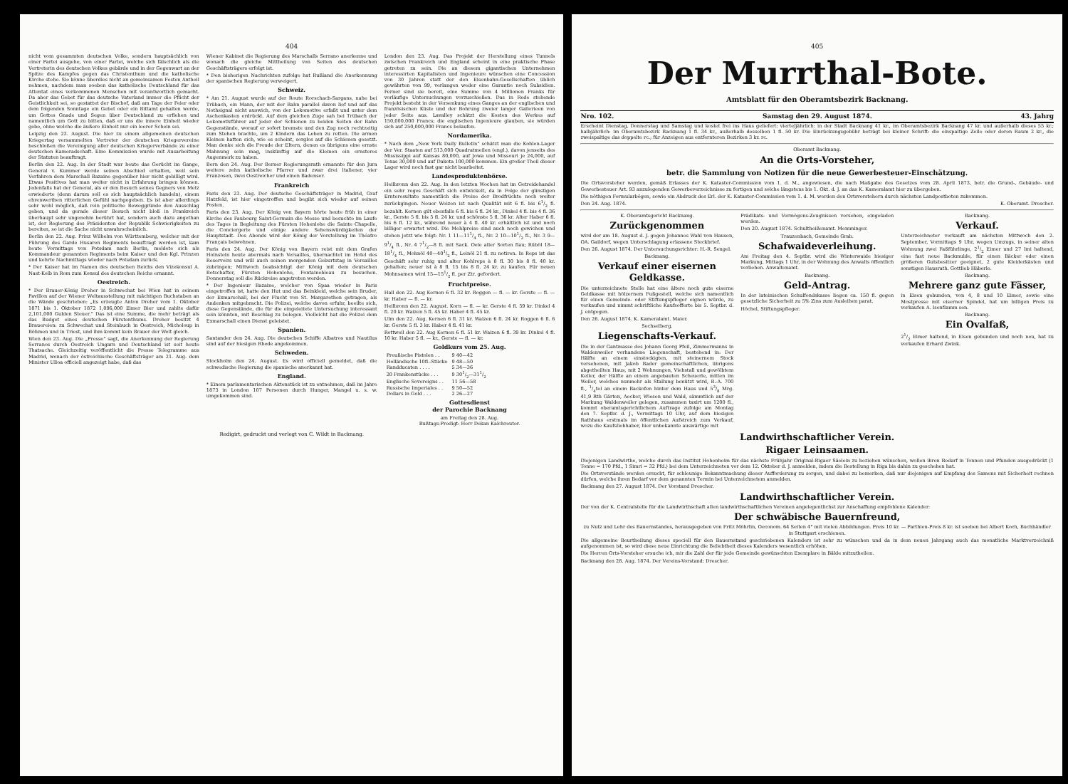404
nicht vom gesammten deutschen Volke, sondern hauptsächlich von einer Partei ausgehe, von einer Partei, welche sich fälschlich als die Vertreterin des deutschen Volkes gebärde und in der Gegenwart an der Spitze des Kampfes gegen das Christenthum und die katholische Kirche stehe. Sie könne überdies nicht an gemeinsamen Festen Antheil nehmen, nachdem man soeben das katholische Deutschland für das Attentat eines verkommenen Menschen mit verantwortlich gemacht. Da aber das Gebet für das deutsche Vaterland immer die Pflicht der Geistlichkeit sei, so gestattet der Bischof, daß am Tage der Feier oder dem folgenden Sonntage ein Gebet oder ein Bittamt gehalten werde, um Gottes Gnade und Segen über Deutschland zu erflehen und namentlich um Gott zu bitten, daß er uns die innere Einheit wieder gebe, ohne welche die äußere Einheit nur ein leerer Schein sei.
Leipzig den 23. August. Die hier zu einem allgemeinen deutschen Kriegertag versammelten Vertreter der deutschen Kriegervereine beschloßen die Vereinigung aller deutschen Kriegerverbände zu einer deutschen Kameradschaft. Eine Kommission wurde mit Ausarbeitung der Statuten beauftragt.
Berlin den 22. Aug. In der Stadt war heute das Gerücht im Gange, General v. Kummer werde seinen Abschied erhalten, weil sein Verfahren dem Marschall Bazaine gegenüber hier nicht gebilligt wird. Etwas Positives hat man weiter nicht in Erfahrung bringen können. Jedenfalls hat der General, als er den Besuch seines Gegners von Metz erwiederte (denn darum soll es sich hauptsächlich handeln), einem ehrenwerthen ritterlichen Gefühl nachgegeben. Es ist aber allerdings sehr wohl möglich, daß rein politische Beweggründe den Ausschlag geben, und da gerade dieser Besuch nicht bloß in Frankreich überhaupt sehr ungenehm berührt hat, sondern auch dazu angethan ist, der Regierung des Präsidenten der Republik Schwierigkeiten zu bereiten, so ist die Sache nicht unwahrscheinlich.
Berlin den 22. Aug. Prinz Wilhelm von Württemberg, welcher mit der Führung des Garde Husaren Regiments beauftragt worden ist, kam heute Vormittags von Potsdam nach Berlin, meldete sich als Kommandeur genannten Regiments beim Kaiser und den Kgl. Prinzen und kehrte Nachmittags wieder nach Potsdam zurück.
* Der Kaiser hat im Namen des deutschen Reichs den Vizekonsul A. Nast-Kolb in Rom zum Konsul des deutschen Reichs ernannt.
Oestreich.
* Der Brauer-König Dreher in Schwechat bei Wien hat in seinem Pavillon auf der Wiener Weltausstellung mit mächtigen Buchstaben an die Wände geschrieben: „Es erzeugte Anton Dreher vom 1. Oktober 1871 bis 1. Oktober 1872 1,096,000 Eimer Bier und zahlte dafür 2,101,000 Gulden Steuer.“ Das ist eine Summe, die mehr beträgt als das Budget eines deutschen Fürstenthums. Dreher besitzt 4 Brauereien: zu Schwechat und Steinbuch in Oestreich, Micholoup in Böhmen und in Triest, und ihm kommt kein Brauer der Welt gleich.
Wien den 23. Aug. Die „Presse“ sagt, die Anerkennung der Regierung Serranos durch Oestreich Ungarn und Deutschland ist seit heute Thatsache. Gleichzeitig veröffentlicht die Presse Telegramme aus Madrid, wonach der östreichische Geschäftsträger am 21. Aug. dem Minister Ulloa officiell angezeigt habe, daß das
Wiener Kabinet die Regierung des Marschalls Serrano anerkenne und wonach die gleiche Mittheilung von Seiten des deutschen Geschäftsträgers erfolgt ist.
* Den bisherigen Nachrichten zufolge hat Rußland die Anerkennung der spanischen Regierung verweigert.
Schweiz.
* Am 21. August wurde auf der Route Rorschach-Sargans, nahe bei Trübach, ein Mann, der mit der Bahn parallel davon lief und auf das Nothsignal nicht auswich, von der Lokomotive erfaßt und unter dem Aschenkasten erdrückt. Auf dem gleichen Zuge sah bei Trübach der Lokomotivführer auf jeder der Schienen zu beiden Seiten der Bahn Gegenstände, worauf er sofort bremste und den Zug noch rechtzeitig zum Stehen brachte, um 2 Kindern das Leben zu retten. Die armen Kleinen hatten sich, wie es scheint, sorglos auf die Schienen gesetzt. Man denke sich die Freude der Eltern, denen es übrigens eine ernste Mahnung sein mag, inskünftig auf die Kleinen ein ernsteres Augenmerk zu haben.
Bern den 24. Aug. Der Berner Regierungsrath ernannte für den Jura weitere zehn katholische Pfarrer und zwar drei Italiener, vier Franzosen, zwei Oestreicher und einen Badenser.
Frankreich
Paris den 23. Aug. Der deutsche Geschäftsträger in Madrid, Graf Hatzfeld, ist hier eingetroffen und begibt sich wieder auf seinen Posten.
Paris den 23. Aug. Der König von Bayern hörte heute früh in einer Kirche des Faubourg Saint-Germain die Messe und besuchte im Laufe des Tages in Begleitung des Fürsten Hohenlohe die Sainte Chapelle, die Conciergerie und einige andere Sehenswürdigkeiten der Hauptstadt. Des Abends wird der König der Vorstellung im Théatre Français beiwohnen.
Paris den 24. Aug. Der König von Bayern reist mit dem Grafen Holnstein heute abermals nach Versailles, übernachtet im Hotel des Reservoirs und will auch seinen morgenden Geburtstag in Versailles zubringen; Mittwoch beabsichtigt der König mit dem deutschen Botschafter, Fürsten Hohenlohe, Fontainebleau zu besuchen. Donnerstag soll die Rückreise angetreten werden.
* Der Ingenieur Bazaine, welcher von Spaa wieder in Paris eingetroffen ist, hatte den Hut und das Beinkleid, welche sein Bruder, der Exmarschall, bei der Flucht von St. Margarethen getragen, als Andenken mitgebracht. Die Polizei, welche davon erfuhr, beeilte sich, diese Gegenstände, die für die eingeleitete Untersuchung interessant sein könnten, mit Beschlag zu belegen. Vielleicht hat die Polizei dem Exmarschall einen Dienst geleistet.
Spanien.
Santander den 24. Aug. Die deutschen Schiffe Albatros und Nautilus sind auf der hiesigen Rhede angekommen.
Schweden.
Stockholm den 24. August. Es wird officiell gemeldet, daß die schwedische Regierung die spanische anerkannt hat.
England.
* Einem parlamentarischen Aktenstück ist zu entnehmen, daß im Jahre 1873 in London 107 Personen durch Hunger, Mangel u. s. w. umgekommen sind.
London den 23. Aug. Das Projekt der Herstellung eines Tunnels zwischen Frankreich und England scheint in eine praktische Phase getreten zu sein. Die an diesem gigantischen Unternehmen interessirten Kapitalisten und Ingenieure wünschen eine Concession von 30 Jahren statt der den Eisenbahn-Gesellschaften üblich gewährten von 99, verlangen weder eine Garantie noch Subsidien. Ferner sind sie bereit, eine Summe von 4 Millionen Franks für vorläufige Untersuchungen vorzuschießen. Das in Rede stehende Projekt besteht in der Versenkung eines Ganges an der englischen und französischen Küste und der Bohrung zweier langer Gallerieen von jeder Seite aus. Lavalley schätzt die Kosten des Werkes auf 150,000,000 Francs; die englischen Ingenieure glauben, sie würden sich auf 250,000,000 Francs belaufen.
Nordamerika.
* Nach dem „New York Daily Bulletin“ schätzt man die Kohlen-Lager der Ver. Staaten auf 513,000 Quadratmeilen (engl.), davon jenseits des Mississippi auf Kansas 80,000, auf Jowa und Missouri je 24,000, auf Texas 30,000 und auf Dakota 100,000 kommen. Ein großer Theil dieser Lager wird noch fast gar nicht bearbeitet.
Landesproduktenbörse.
Heilbronn den 22. Aug. In den letzten Wochen hat im Getreidehandel ein sehr reges Geschäft sich entwickelt, da in Folge der günstigen Ernteresultate namentlich die Preise der Brodfrüchte noch weiter zurückgingen. Neuer Weizen ist nach Qualität mit 6 fl. bis 61/2 fl. bezahlt. Kernen gilt ebenfalls 6 fl. bis 6 fl. 24 kr., Dinkel 4 fl. bis 4 fl. 36 kr., Gerste 5 fl. bis 5 fl. 24 kr. und schönste 5 fl. 36 kr. Alter Haber 6 fl. bis 6 fl. 12 kr., während neuer à 4 fl. 40 kr. erhältlich ist und noch billiger erwartet wird. Die Mehlpreise sind auch noch gewichen und stehen jetzt wie folgt: Nr. 1 11—111/4 fl., Nr. 2 10—101/2 fl., Nr. 3 9—91/4 fl., Nr. 4 71/2—8 fl. mit Sack. Oele aller Sorten flau; Rüböl 18—181/4 fl., Mohnöl 40—401/2 fl., Leinöl 21 fl. zu notiren. In Reps ist das Geschäft sehr ruhig und alter Kohlreps à 8 fl. 30 bis 8 fl. 40 kr. gehalten; neuer ist à 8 fl. 15 bis 8 fl. 24 kr. zu kaufen. Für neuen Mohnsamen wird 15—151/2 fl. per Ztr. gefordert.
Fruchtpreise.
Hall den 22. Aug Kernen 6 fl. 32 kr. Roggen — fl. — kr. Gerste — fl. — kr. Haber — fl. — kr.
Heilbronn den 22. August. Korn — fl. — kr. Gerste 4 fl. 59 kr. Dinkel 4 fl. 20 kr. Waizen 5 fl. 45 kr. Haber 4 fl. 45 kr.
Ulm den 22. Aug. Kernen 6 fl. 31 kr. Waizen 6 fl. 24 kr. Roggen 6 fl. 6 kr. Gerste 5 fl. 3 kr. Haber 4 fl. 41 kr.
Rottweil den 22. Aug Kernen 6 fl. 51 kr. Waizen 6 fl. 39 kr. Dinkel 4 fl. 10 kr. Haber 5 fl. — kr., Gerste — fl. — kr.
Goldkurs vom 25. Aug.
| Preußische Pistolen . . | 9 40—42 |
| Holländische 10fl.-Stücke | 9 48—50 |
| Randducaten . . . . | 5 34—36 |
| 20 Frankenstücke . . . | 9 301/2—311/2 |
| Englische Sovereigns . . | 11 56—58 |
| Russische Imperiales . . | 9 50—52 |
| Dollars in Gold . . . | 2 26—27 |
Gottesdienst
der Parochie Backnang
am Freitag den 28. Aug.
Bußtags-Predigt: Herr Dekan Kalchreuter.
Redigirt, gedruckt und verlegt von C. Wildt in Backnang.
405
Der Murrthal-Bote.
Amtsblatt für den Oberamtsbezirk Backnang.
Nro. 102. Samstag den 29. August 1874. 43. Jahrg
Erscheint Dienstag, Donnerstag und Samstag und kostet frei ins Haus geliefert: vierteljährlich: in der Stadt Backnang 41 kr., im Oberamtsbezirk Backnang 47 kr. und außerhalb dieses 55 kr.; halbjährlich: im Oberamtsbezirk Backnang 1 fl. 34 kr., außerhalb desselben 1 fl. 50 kr. Die Einrückungsgebühr beträgt bei kleiner Schrift: die einspaltige Zeile oder deren Raum 2 kr., die zweispaltige das doppelte rc.; für Anzeigen aus entfernteren Bezirken 3 kr. rc.
Oberamt Backnang.
An die Orts-Vorsteher,
betr. die Sammlung von Notizen für die neue Gewerbesteuer-Einschätzung.
Die Ortsvorsteher werden, gemäß Erlasses der K. Kataster-Commission vom 1. d. M., angewiesen, die nach Maßgabe des Gesetzes vom 28. April 1873, betr. die Grund-, Gebäude- und Gewerbesteuer Art. 93 anzulegenden Gewerbeverzeichnisse zu fertigen und solche längstens bis 1. Okt. d. J. an das K. Kameralamt hier zu übergeben.
Die nöthigen Formularbögen, sowie ein Abdruck des Erl. der K. Kataster-Commission vom 1. d. M. werden den Ortsvorstehern durch nächsten Landpostboten zukommen.
Den 24. Aug. 1874. K. Oberamt. Drescher.
K. Oberamtsgericht Backnang.
Zurückgenommen
wird der am 18. August d. J. gegen Johannes Wahl von Hausen, OA. Gaildorf, wegen Unterschlagung erlassene Steckbrief.
Den 26. August 1874. Der Untersuchungsrichter: H.-R. Sengel.
Backnang.
Verkauf einer eisernen Geldkasse.
Die unterzeichnete Stelle hat eine ältere noch gute eiserne Geldkasse mit hölzernem Fußgestell, welche sich namentlich für einen Gemeinde- oder Stiftungspfleger eignen würde, zu verkaufen und nimmt schriftliche Kaufsofferte bis 5. Septbr. d. J. entgegen.
Den 26. August 1874. K. Kameralamt. Maier.
Sechselberg.
Liegenschafts-Verkauf.
Die in der Gantmasse des Johann Georg Pfeil, Zimmermanns in Waldenweiler vorhandene Liegenschaft, bestehend in: Der Hälfte an einem einstockigten, mit steinernem Stock versehenen, mit Jakob Bader gemeinschaftlichen, übrigens abgetheilten Haus, mit 2 Wohnungen, Viehstall und gewölbtem Keller, der Hälfte an einem angebauten Scheuerle, mitten im Weiler, welches nunmehr als Stallung benützt wird, B.-A. 700 fl., 1/4tel an einem Backofen hinter dem Haus und 53/8 Mrg. 41,9 Rth Gärten, Aecker, Wiesen und Wald, sämmtlich auf der Markung Waldenweiler gelegen, zusammen taxirt um 1200 fl., kommt oberamtsgerichtlichem Auftrage zufolge am Montag den 7. Septbr. d. J., Vormittags 10 Uhr, auf dem hiesigen Rathhaus erstmals im öffentlichen Aufstreich zum Verkauf, wozu die Kaufsliebhaber, hier unbekannte auswärtige mit
Prädikats- und Vermögens-Zeugnissen versehen, eingeladen werden.
Den 20. August 1874. Schultheißenamt. Memminger.
Trauzenbach, Gemeinde Grab.
Schafwaideverleihung.
Am Freitag den 4. Septbr. wird die Winterwaide hiesiger Markung, Mittags 1 Uhr, in der Wohnung des Anwalts öffentlich verliehen. Anwaltenamt.
Backnang.
Geld-Antrag.
In der lateinischen Schulfondskasse liegen ca. 150 fl. gegen gesetzliche Sicherheit zu 5% Zins zum Ausleihen parat.
Höchel, Stiftungspfleger.
Backnang.
Verkauf.
Unterzeichneter verkauft am nächsten Mittwoch den 2. September, Vormittags 9 Uhr, wegen Umzugs, in seiner alten Wohnung zwei Faßführlinge, 21/2 Eimer und 27 Imi haltend, eine fast neue Backmulde, für einen Bäcker oder einen größeren Gutsbesitzer geeignet, 2 gute Kleiderkästen und sonstigen Hausrath. Gottlieb Häberle.
Backnang.
Mehrere ganz gute Fässer,
in Eisen gebunden, von 4, 8 und 10 Eimer, sowie eine Mostpresse mit eiserner Spindel, hat um billigen Preis zu verkaufen A. Isenflamm sen.
Backnang.
Ein Ovalfaß,
21/2 Eimer haltend, in Eisen gebunden und noch neu, hat zu verkaufen Erhard Zwink.
Landwirthschaftlicher Verein.
Rigaer Leinsaamen.
Diejenigen Landwirthe, welche durch das Institut Hohenheim für das nächste Frühjahr Original-Rigaer Säelein zu beziehen wünschen, wollen ihren Bedarf in Tonnen und Pfunden ausgedrückt (1 Tonne = 170 Pfd., 1 Simri = 32 Pfd.) bei dem Unterzeichneten vor dem 12. Oktober d. J. anmelden, indem die Bestellung in Riga bis dahin zu geschehen hat.
Die Ortsvorstände werden ersucht, für schleunige Bekanntmachung dieser Aufforderung zu sorgen, und dabei zu bemerken, daß nur diejenigen auf Empfang des Samens mit Sicherheit rechnen dürfen, welche ihren Bedarf vor dem genannten Termin bei Unterzeichnetem anmelden.
Backnang den 27. August 1874. Der Vorstand Drescher.
Landwirthschaftlicher Verein.
Der von der K. Centralstelle für die Landwirthschaft allen landwirthschaftlichen Vereinen angelegentlichst zur Anschaffung empfohlene Kalender:
Der schwäbische Bauernfreund,
zu Nutz und Lehr des Bauernstandes, herausgegeben von Fritz Möhrlin, Oeconom. 64 Seiten 4° mit vielen Abbildungen. Preis 10 kr. — Parthien-Preis 8 kr. ist soeben bei Albert Koch, Buchhändler in Stuttgart erschienen.
Die allgemeine Beurtheilung dieses speciell für den Bauernstand geschriebenen Kalenders ist sehr zu wünschen und da in dem neuen Jahrgang auch das monatliche Marktverzeichniß aufgenommen ist, so wird diese neue Einrichtung die Beliebtheit dieses Kalenders wesentlich erhöhen.
Die Herren Orts-Vorsteher ersuche ich, mir die Zahl der für jede Gemeinde gewünschten Exemplare in Bälde mitzutheilen.
Backnang den 28. Aug. 1874. Der Vereins-Vorstand: Drescher.